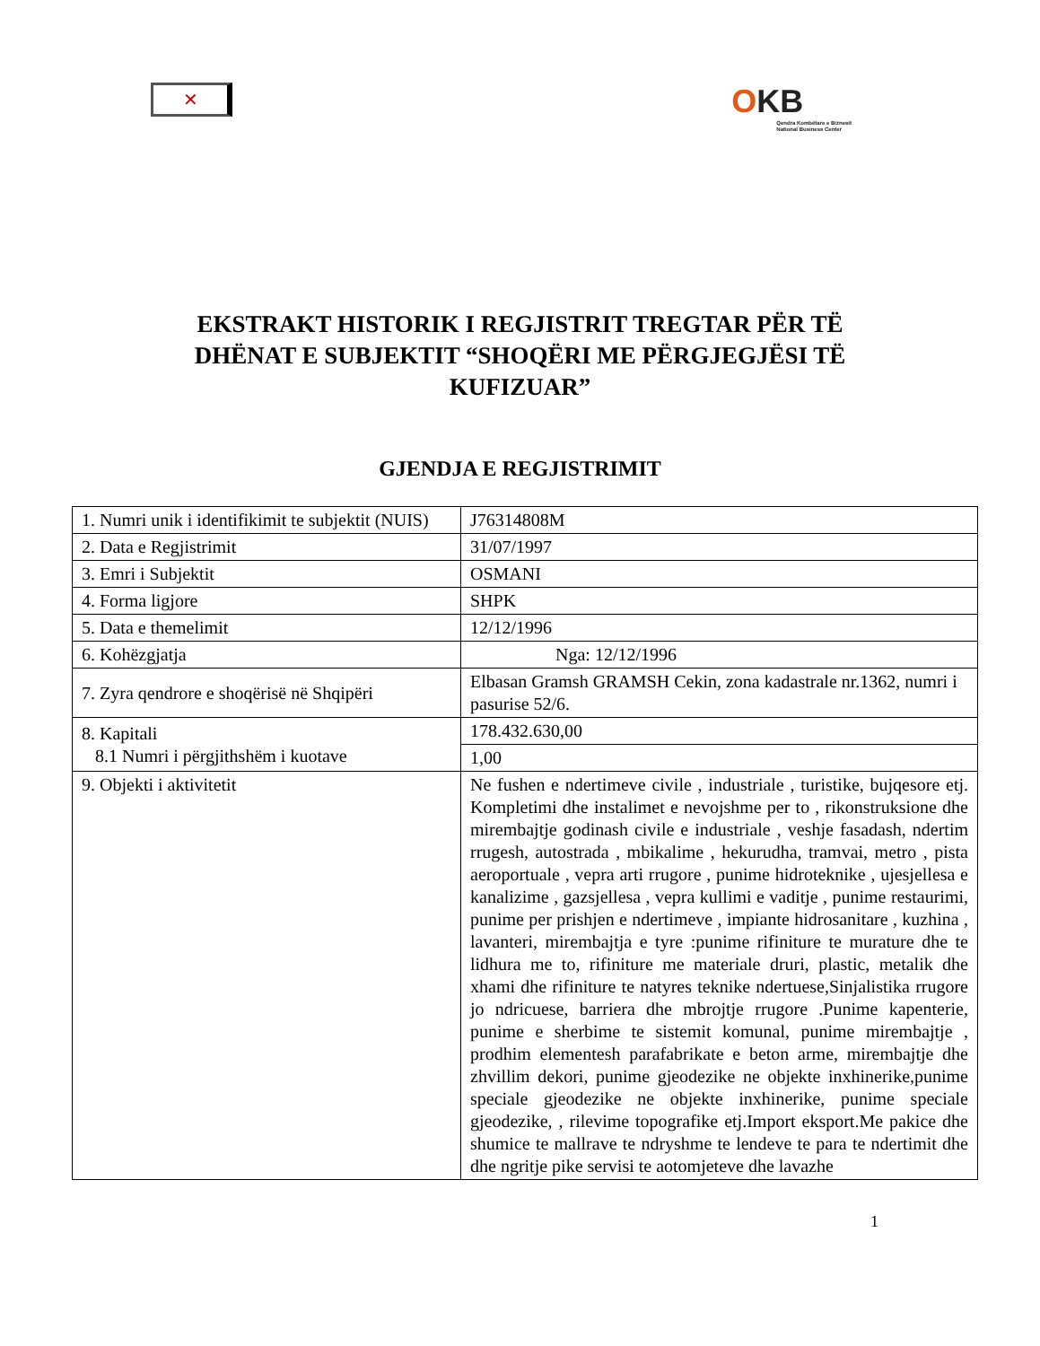✕
OKB
Qendra Kombëtare e Biznesit
National Business Center
EKSTRAKT HISTORIK I REGJISTRIT TREGTAR PËR TË
DHËNAT E SUBJEKTIT “SHOQËRI ME PËRGJEGJËSI TË
KUFIZUAR”
GJENDJA E REGJISTRIMIT
| 1. Numri unik i identifikimit te subjektit (NUIS) | J76314808M |
| 2. Data e Regjistrimit | 31/07/1997 |
| 3. Emri i Subjektit | OSMANI |
| 4. Forma ligjore | SHPK |
| 5. Data e themelimit | 12/12/1996 |
| 6. Kohëzgjatja | Nga: 12/12/1996 |
| 7. Zyra qendrore e shoqërisë në Shqipëri | Elbasan Gramsh GRAMSH Cekin, zona kadastrale nr.1362, numri i pasurise 52/6. |
| 8. Kapitali 8.1 Numri i përgjithshëm i kuotave | 178.432.630,00 |
| | 1,00 |
| 9. Objekti i aktivitetit | Ne fushen e ndertimeve civile , industriale , turistike, bujqesore etj. Kompletimi dhe instalimet e nevojshme per to , rikonstruksione dhe mirembajtje godinash civile e industriale , veshje fasadash, ndertim rrugesh, autostrada , mbikalime , hekurudha, tramvai, metro , pista aeroportuale , vepra arti rrugore , punime hidroteknike , ujesjellesa e kanalizime , gazsjellesa , vepra kullimi e vaditje , punime restaurimi, punime per prishjen e ndertimeve , impiante hidrosanitare , kuzhina , lavanteri, mirembajtja e tyre :punime rifiniture te murature dhe te lidhura me to, rifiniture me materiale druri, plastic, metalik dhe xhami dhe rifiniture te natyres teknike ndertuese,Sinjalistika rrugore jo ndricuese, barriera dhe mbrojtje rrugore .Punime kapenterie, punime e sherbime te sistemit komunal, punime mirembajtje , prodhim elementesh parafabrikate e beton arme, mirembajtje dhe zhvillim dekori, punime gjeodezike ne objekte inxhinerike,punime speciale gjeodezike ne objekte inxhinerike, punime speciale gjeodezike, , rilevime topografike etj.Import eksport.Me pakice dhe shumice te mallrave te ndryshme te lendeve te para te ndertimit dhe dhe ngritje pike servisi te aotomjeteve dhe lavazhe |
1